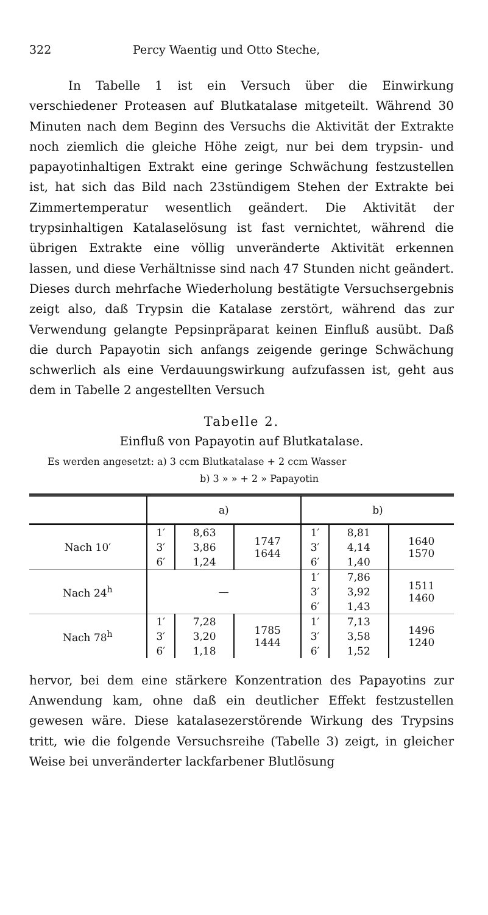322 Percy Waentig und Otto Steche,
In Tabelle 1 ist ein Versuch über die Einwirkung verschiedener Proteasen auf Blutkatalase mitgeteilt. Während 30 Minuten nach dem Beginn des Versuchs die Aktivität der Extrakte noch ziemlich die gleiche Höhe zeigt, nur bei dem trypsin- und papayotinhaltigen Extrakt eine geringe Schwächung festzustellen ist, hat sich das Bild nach 23stündigem Stehen der Extrakte bei Zimmertemperatur wesentlich geändert. Die Aktivität der trypsinhaltigen Katalaselösung ist fast vernichtet, während die übrigen Extrakte eine völlig unveränderte Aktivität erkennen lassen, und diese Verhältnisse sind nach 47 Stunden nicht geändert. Dieses durch mehrfache Wiederholung bestätigte Versuchsergebnis zeigt also, daß Trypsin die Katalase zerstört, während das zur Verwendung gelangte Pepsinpräparat keinen Einfluß ausübt. Daß die durch Papayotin sich anfangs zeigende geringe Schwächung schwerlich als eine Verdauungswirkung aufzufassen ist, geht aus dem in Tabelle 2 angestellten Versuch
Tabelle 2.
Einfluß von Papayotin auf Blutkatalase.
Es werden angesetzt: a) 3 ccm Blutkatalase + 2 ccm Wasser
b) 3 » » + 2 » Papayotin
| | a) | | | b) | | |
| --- | --- | --- | --- | --- | --- | --- |
| Nach 10′ | 1′ | 8,63 | 1747 1644 | 1′ | 8,81 | 1640 1570 |
| | 3′ | 3,86 | | 3′ | 4,14 | |
| | 6′ | 1,24 | | 6′ | 1,40 | |
| Nach 24<sup>h</sup> | — | | | 1′ | 7,86 | 1511 1460 |
| | | | | 3′ | 3,92 | |
| | | | | 6′ | 1,43 | |
| Nach 78<sup>h</sup> | 1′ | 7,28 | 1785 1444 | 1′ | 7,13 | 1496 1240 |
| | 3′ | 3,20 | | 3′ | 3,58 | |
| | 6′ | 1,18 | | 6′ | 1,52 | |
hervor, bei dem eine stärkere Konzentration des Papayotins zur Anwendung kam, ohne daß ein deutlicher Effekt festzustellen gewesen wäre. Diese katalasezerstörende Wirkung des Trypsins tritt, wie die folgende Versuchsreihe (Tabelle 3) zeigt, in gleicher Weise bei unveränderter lackfarbener Blutlösung